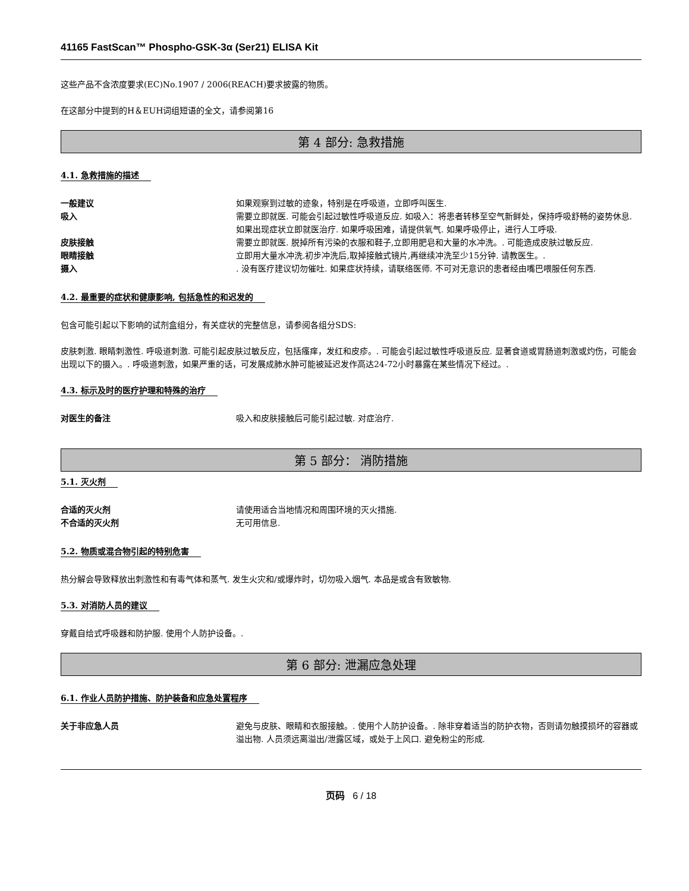41165 FastScan™ Phospho-GSK-3α (Ser21) ELISA Kit
这些产品不含浓度要求(EC)No.1907 / 2006(REACH)要求披露的物质。
在这部分中提到的H＆EUH词组短语的全文，请参阅第16
第 4 部分: 急救措施
4.1. 急救措施的描述
一般建议 如果观察到过敏的迹象，特别是在呼吸道，立即呼叫医生.
吸入 需要立即就医. 可能会引起过敏性呼吸道反应. 如吸入：将患者转移至空气新鲜处，保持呼吸舒畅的姿势休息. 如果出现症状立即就医治疗. 如果呼吸困难，请提供氧气. 如果呼吸停止，进行人工呼吸.
皮肤接触 需要立即就医. 脱掉所有污染的衣服和鞋子,立即用肥皂和大量的水冲洗。. 可能造成皮肤过敏反应.
眼睛接触 立即用大量水冲洗.初步冲洗后,取掉接触式镜片,再继续冲洗至少15分钟. 请教医生。.
摄入 . 没有医疗建议切勿催吐. 如果症状持续，请联络医师. 不可对无意识的患者经由嘴巴喂服任何东西.
4.2. 最重要的症状和健康影响, 包括急性的和迟发的
包含可能引起以下影响的试剂盒组分，有关症状的完整信息，请参阅各组分SDS:
皮肤刺激. 眼睛刺激性. 呼吸道刺激. 可能引起皮肤过敏反应，包括瘙痒，发红和皮疹。. 可能会引起过敏性呼吸道反应. 显著食道或胃肠道刺激或灼伤，可能会出现以下的摄入。. 呼吸道刺激，如果严重的话，可发展成肺水肿可能被延迟发作高达24-72小时暴露在某些情况下经过。.
4.3. 标示及时的医疗护理和特殊的治疗
对医生的备注 吸入和皮肤接触后可能引起过敏. 对症治疗.
第 5 部分： 消防措施
5.1. 灭火剂
合适的灭火剂 请使用适合当地情况和周围环境的灭火措施.
不合适的灭火剂 无可用信息.
5.2. 物质或混合物引起的特别危害
热分解会导致释放出刺激性和有毒气体和蒸气. 发生火灾和/或爆炸时，切勿吸入烟气. 本品是或含有致敏物.
5.3. 对消防人员的建议
穿戴自给式呼吸器和防护服. 使用个人防护设备。.
第 6 部分: 泄漏应急处理
6.1. 作业人员防护措施、防护装备和应急处置程序
关于非应急人员 避免与皮肤、眼睛和衣服接触。. 使用个人防护设备。. 除非穿着适当的防护衣物，否则请勿触摸损坏的容器或溢出物. 人员须远离溢出/泄露区域，或处于上风口. 避免粉尘的形成.
页码 6 / 18